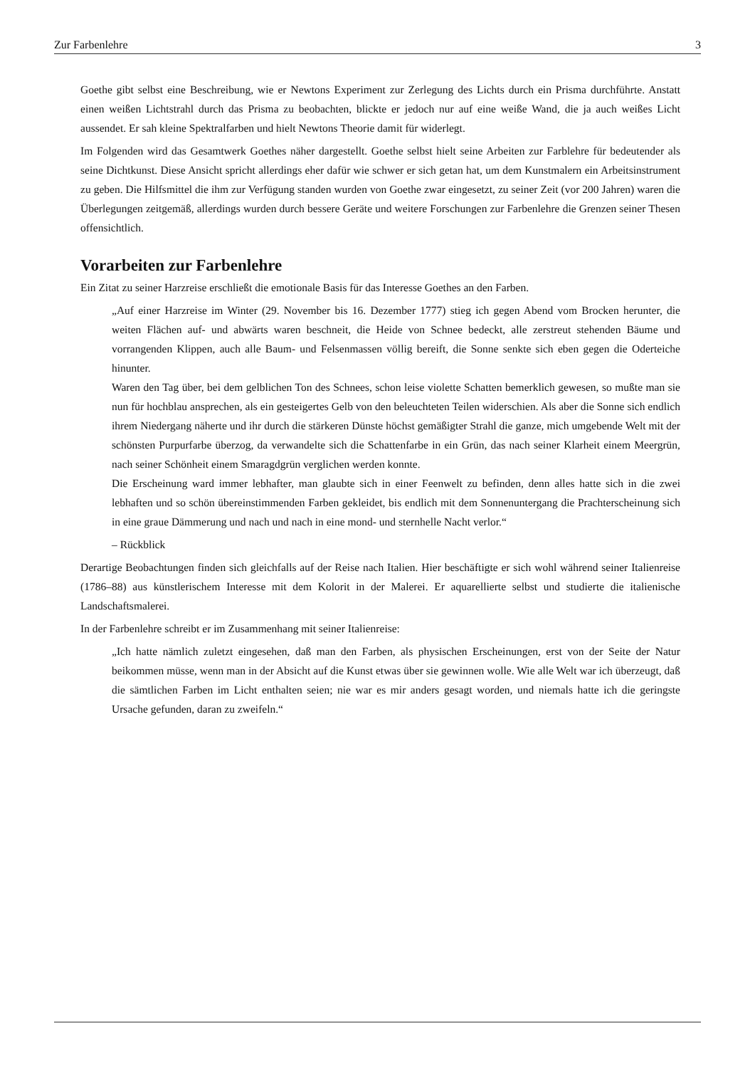Zur Farbenlehre 3
Goethe gibt selbst eine Beschreibung, wie er Newtons Experiment zur Zerlegung des Lichts durch ein Prisma durchführte. Anstatt einen weißen Lichtstrahl durch das Prisma zu beobachten, blickte er jedoch nur auf eine weiße Wand, die ja auch weißes Licht aussendet. Er sah kleine Spektralfarben und hielt Newtons Theorie damit für widerlegt.
Im Folgenden wird das Gesamtwerk Goethes näher dargestellt. Goethe selbst hielt seine Arbeiten zur Farblehre für bedeutender als seine Dichtkunst. Diese Ansicht spricht allerdings eher dafür wie schwer er sich getan hat, um dem Kunstmalern ein Arbeitsinstrument zu geben. Die Hilfsmittel die ihm zur Verfügung standen wurden von Goethe zwar eingesetzt, zu seiner Zeit (vor 200 Jahren) waren die Überlegungen zeitgemäß, allerdings wurden durch bessere Geräte und weitere Forschungen zur Farbenlehre die Grenzen seiner Thesen offensichtlich.
Vorarbeiten zur Farbenlehre
Ein Zitat zu seiner Harzreise erschließt die emotionale Basis für das Interesse Goethes an den Farben.
„Auf einer Harzreise im Winter (29. November bis 16. Dezember 1777) stieg ich gegen Abend vom Brocken herunter, die weiten Flächen auf- und abwärts waren beschneit, die Heide von Schnee bedeckt, alle zerstreut stehenden Bäume und vorrangenden Klippen, auch alle Baum- und Felsenmassen völlig bereift, die Sonne senkte sich eben gegen die Oderteiche hinunter.
Waren den Tag über, bei dem gelblichen Ton des Schnees, schon leise violette Schatten bemerklich gewesen, so mußte man sie nun für hochblau ansprechen, als ein gesteigertes Gelb von den beleuchteten Teilen widerschien. Als aber die Sonne sich endlich ihrem Niedergang näherte und ihr durch die stärkeren Dünste höchst gemäßigter Strahl die ganze, mich umgebende Welt mit der schönsten Purpurfarbe überzog, da verwandelte sich die Schattenfarbe in ein Grün, das nach seiner Klarheit einem Meergrün, nach seiner Schönheit einem Smaragdgrün verglichen werden konnte.
Die Erscheinung ward immer lebhafter, man glaubte sich in einer Feenwelt zu befinden, denn alles hatte sich in die zwei lebhaften und so schön übereinstimmenden Farben gekleidet, bis endlich mit dem Sonnenuntergang die Prachterscheinung sich in eine graue Dämmerung und nach und nach in eine mond- und sternhelle Nacht verlor.“
– Rückblick
Derartige Beobachtungen finden sich gleichfalls auf der Reise nach Italien. Hier beschäftigte er sich wohl während seiner Italienreise (1786–88) aus künstlerischem Interesse mit dem Kolorit in der Malerei. Er aquarellierte selbst und studierte die italienische Landschaftsmalerei.
In der Farbenlehre schreibt er im Zusammenhang mit seiner Italienreise:
„Ich hatte nämlich zuletzt eingesehen, daß man den Farben, als physischen Erscheinungen, erst von der Seite der Natur beikommen müsse, wenn man in der Absicht auf die Kunst etwas über sie gewinnen wolle. Wie alle Welt war ich überzeugt, daß die sämtlichen Farben im Licht enthalten seien; nie war es mir anders gesagt worden, und niemals hatte ich die geringste Ursache gefunden, daran zu zweifeln.“